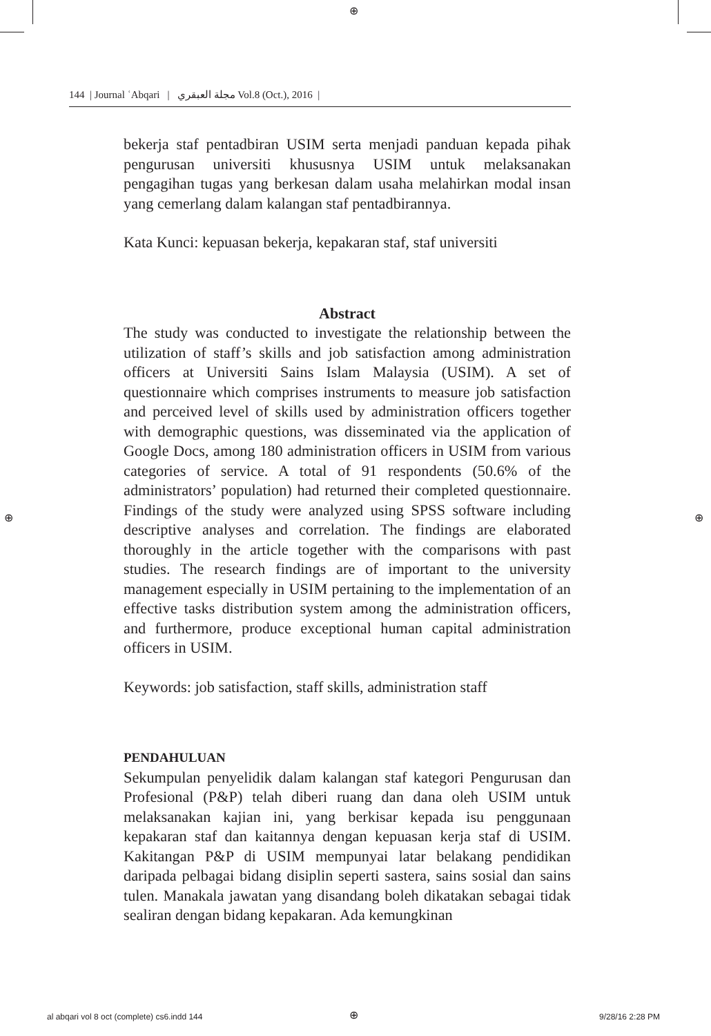⊕
⊕ ⊕
144 | Journal ʿAbqari | مجلة العبقري Vol.8 (Oct.), 2016 |
bekerja staf pentadbiran USIM serta menjadi panduan kepada pihak pengurusan universiti khususnya USIM untuk melaksanakan pengagihan tugas yang berkesan dalam usaha melahirkan modal insan yang cemerlang dalam kalangan staf pentadbirannya.
Kata Kunci: kepuasan bekerja, kepakaran staf, staf universiti
Abstract
The study was conducted to investigate the relationship between the utilization of staff’s skills and job satisfaction among administration officers at Universiti Sains Islam Malaysia (USIM). A set of questionnaire which comprises instruments to measure job satisfaction and perceived level of skills used by administration officers together with demographic questions, was disseminated via the application of Google Docs, among 180 administration officers in USIM from various categories of service. A total of 91 respondents (50.6% of the administrators’ population) had returned their completed questionnaire. Findings of the study were analyzed using SPSS software including descriptive analyses and correlation. The findings are elaborated thoroughly in the article together with the comparisons with past studies. The research findings are of important to the university management especially in USIM pertaining to the implementation of an effective tasks distribution system among the administration officers, and furthermore, produce exceptional human capital administration officers in USIM.
Keywords: job satisfaction, staff skills, administration staff
PENDAHULUAN
Sekumpulan penyelidik dalam kalangan staf kategori Pengurusan dan Profesional (P&P) telah diberi ruang dan dana oleh USIM untuk melaksanakan kajian ini, yang berkisar kepada isu penggunaan kepakaran staf dan kaitannya dengan kepuasan kerja staf di USIM. Kakitangan P&P di USIM mempunyai latar belakang pendidikan daripada pelbagai bidang disiplin seperti sastera, sains sosial dan sains tulen. Manakala jawatan yang disandang boleh dikatakan sebagai tidak sealiran dengan bidang kepakaran. Ada kemungkinan
al abqari vol 8 oct (complete) cs6.indd 144
⊕ 9/28/16 2:28 PM